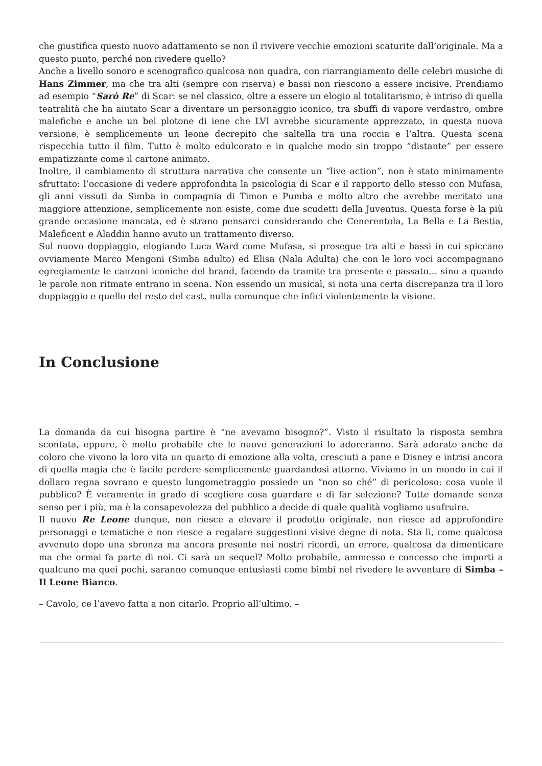che giustifica questo nuovo adattamento se non il rivivere vecchie emozioni scaturite dall’originale. Ma a questo punto, perché non rivedere quello?
Anche a livello sonoro e scenografico qualcosa non quadra, con riarrangiamento delle celebri musiche di Hans Zimmer, ma che tra alti (sempre con riserva) e bassi non riescono a essere incisive. Prendiamo ad esempio “Sarò Re” di Scar: se nel classico, oltre a essere un elogio al totalitarismo, è intriso di quella teatralità che ha aiutato Scar a diventare un personaggio iconico, tra sbuffi di vapore verdastro, ombre malefiche e anche un bel plotone di iene che LVI avrebbe sicuramente apprezzato, in questa nuova versione, è semplicemente un leone decrepito che saltella tra una roccia e l’altra. Questa scena rispecchia tutto il film. Tutto è molto edulcorato e in qualche modo sin troppo “distante” per essere empatizzante come il cartone animato.
Inoltre, il cambiamento di struttura narrativa che consente un “live action”, non è stato minimamente sfruttato: l’occasione di vedere approfondita la psicologia di Scar e il rapporto dello stesso con Mufasa, gli anni vissuti da Simba in compagnia di Timon e Pumba e molto altro che avrebbe meritato una maggiore attenzione, semplicemente non esiste, come due scudetti della Juventus. Questa forse è la più grande occasione mancata, ed è strano pensarci considerando che Cenerentola, La Bella e La Bestia, Maleficent e Aladdin hanno avuto un trattamento diverso.
Sul nuovo doppiaggio, elogiando Luca Ward come Mufasa, si prosegue tra alti e bassi in cui spiccano ovviamente Marco Mengoni (Simba adulto) ed Elisa (Nala Adulta) che con le loro voci accompagnano egregiamente le canzoni iconiche del brand, facendo da tramite tra presente e passato… sino a quando le parole non ritmate entrano in scena. Non essendo un musical, si nota una certa discrepanza tra il loro doppiaggio e quello del resto del cast, nulla comunque che infici violentemente la visione.
In Conclusione
La domanda da cui bisogna partire è “ne avevamo bisogno?”. Visto il risultato la risposta sembra scontata, eppure, è molto probabile che le nuove generazioni lo adoreranno. Sarà adorato anche da coloro che vivono la loro vita un quarto di emozione alla volta, cresciuti a pane e Disney e intrisi ancora di quella magia che è facile perdere semplicemente guardandosi attorno. Viviamo in un mondo in cui il dollaro regna sovrano e questo lungometraggio possiede un “non so ché” di pericoloso: cosa vuole il pubblico? È veramente in grado di scegliere cosa guardare e di far selezione? Tutte domande senza senso per i più, ma è la consapevolezza del pubblico a decide di quale qualità vogliamo usufruire.
Il nuovo Re Leone dunque, non riesce a elevare il prodotto originale, non riesce ad approfondire personaggi e tematiche e non riesce a regalare suggestioni visive degne di nota. Sta lì, come qualcosa avvenuto dopo una sbronza ma ancora presente nei nostri ricordi, un errore, qualcosa da dimenticare ma che ormai fa parte di noi. Ci sarà un sequel? Molto probabile, ammesso e concesso che importi a qualcuno ma quei pochi, saranno comunque entusiasti come bimbi nel rivedere le avventure di Simba – Il Leone Bianco.
– Cavolo, ce l’avevo fatta a non citarlo. Proprio all’ultimo. –